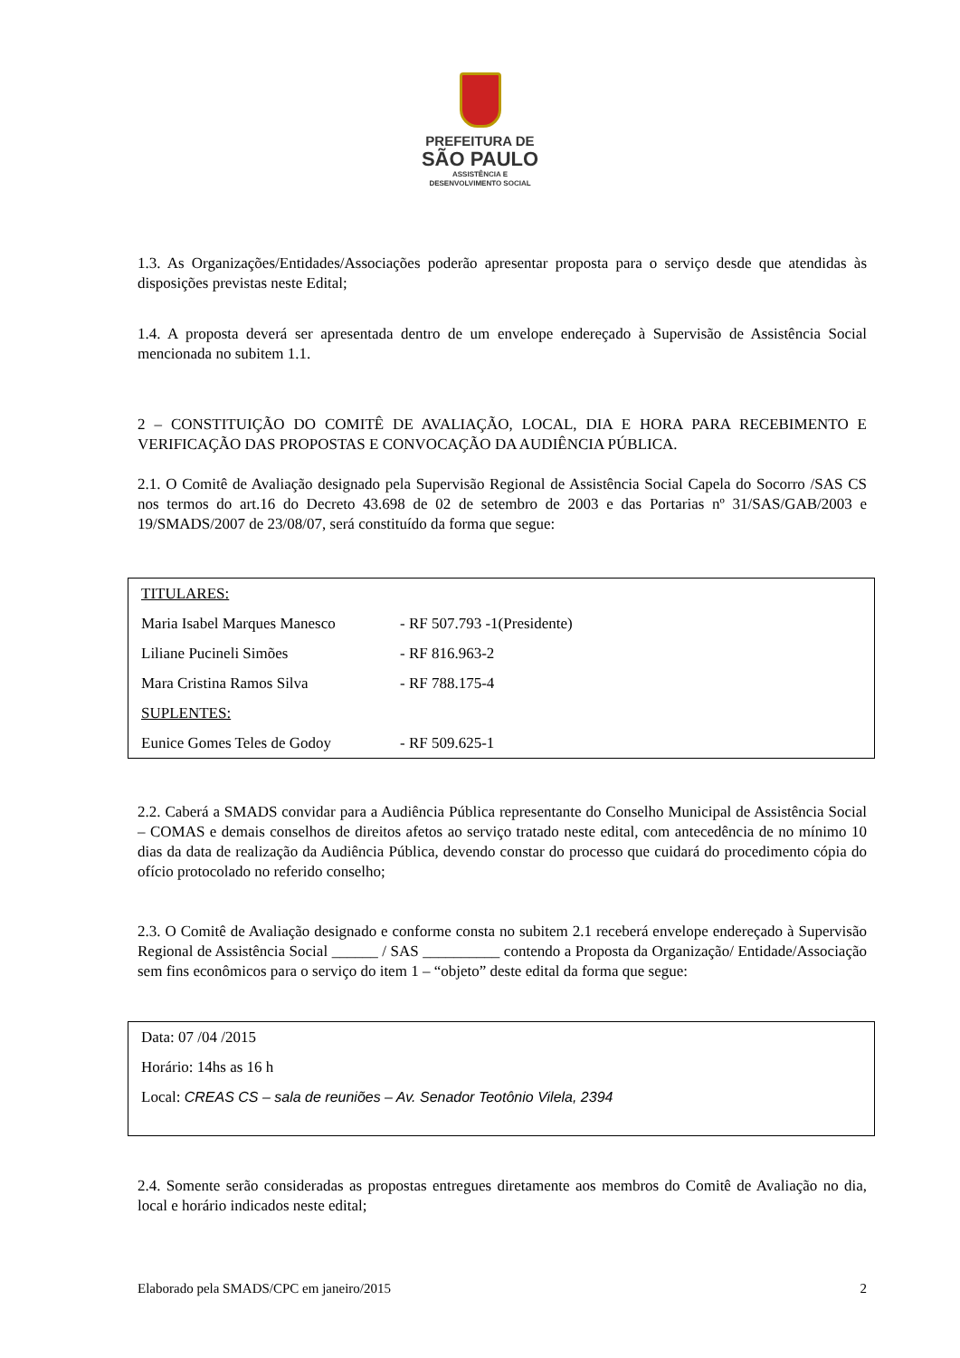PREFEITURA DE
SÃO PAULO
ASSISTÊNCIA E
DESENVOLVIMENTO SOCIAL
1.3. As Organizações/Entidades/Associações poderão apresentar proposta para o serviço desde que atendidas às disposições previstas neste Edital;
1.4. A proposta deverá ser apresentada dentro de um envelope endereçado à Supervisão de Assistência Social mencionada no subitem 1.1.
2 – CONSTITUIÇÃO DO COMITÊ DE AVALIAÇÃO, LOCAL, DIA E HORA PARA RECEBIMENTO E VERIFICAÇÃO DAS PROPOSTAS E CONVOCAÇÃO DA AUDIÊNCIA PÚBLICA.
2.1. O Comitê de Avaliação designado pela Supervisão Regional de Assistência Social Capela do Socorro /SAS CS nos termos do art.16 do Decreto 43.698 de 02 de setembro de 2003 e das Portarias nº 31/SAS/GAB/2003 e 19/SMADS/2007 de 23/08/07, será constituído da forma que segue:
| TITULARES: | |
| Maria Isabel Marques Manesco | - RF 507.793 -1(Presidente) |
| Liliane Pucineli Simões | - RF 816.963-2 |
| Mara Cristina Ramos Silva | - RF 788.175-4 |
| SUPLENTES: | |
| Eunice Gomes Teles de Godoy | - RF 509.625-1 |
2.2. Caberá a SMADS convidar para a Audiência Pública representante do Conselho Municipal de Assistência Social – COMAS e demais conselhos de direitos afetos ao serviço tratado neste edital, com antecedência de no mínimo 10 dias da data de realização da Audiência Pública, devendo constar do processo que cuidará do procedimento cópia do ofício protocolado no referido conselho;
2.3. O Comitê de Avaliação designado e conforme consta no subitem 2.1 receberá envelope endereçado à Supervisão Regional de Assistência Social ______ / SAS __________ contendo a Proposta da Organização/ Entidade/Associação sem fins econômicos para o serviço do item 1 – “objeto” deste edital da forma que segue:
Data: 07 /04 /2015
Horário: 14hs as 16 h
Local: CREAS CS – sala de reuniões – Av. Senador Teotônio Vilela, 2394
2.4. Somente serão consideradas as propostas entregues diretamente aos membros do Comitê de Avaliação no dia, local e horário indicados neste edital;
Elaborado pela SMADS/CPC em janeiro/2015 2